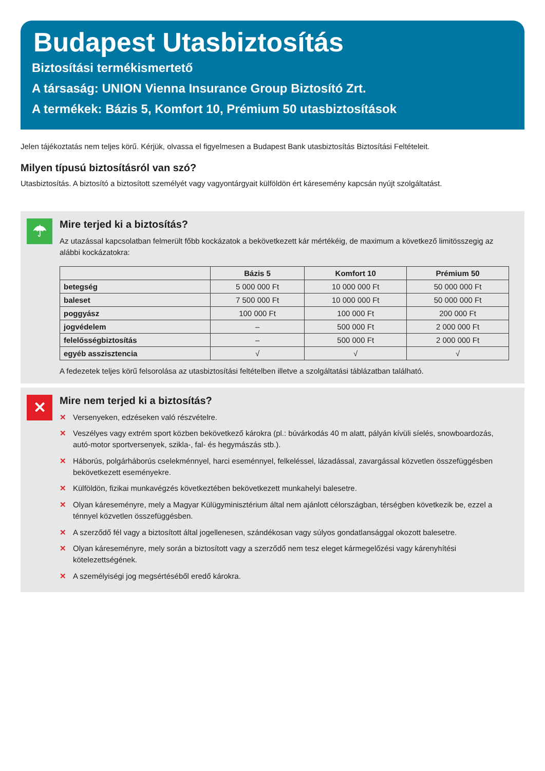Budapest Utasbiztosítás
Biztosítási termékismertető
A társaság: UNION Vienna Insurance Group Biztosító Zrt.
A termékek: Bázis 5, Komfort 10, Prémium 50 utasbiztosítások
Jelen tájékoztatás nem teljes körű. Kérjük, olvassa el figyelmesen a Budapest Bank utasbiztosítás Biztosítási Feltételeit.
Milyen típusú biztosításról van szó?
Utasbiztosítás. A biztosító a biztosított személyét vagy vagyontárgyait külföldön ért káresemény kapcsán nyújt szolgáltatást.
☂
Mire terjed ki a biztosítás?
Az utazással kapcsolatban felmerült főbb kockázatok a bekövetkezett kár mértékéig, de maximum a következő limitösszegig az alábbi kockázatokra:
| | Bázis 5 | Komfort 10 | Prémium 50 |
| --- | --- | --- | --- |
| betegség | 5 000 000 Ft | 10 000 000 Ft | 50 000 000 Ft |
| baleset | 7 500 000 Ft | 10 000 000 Ft | 50 000 000 Ft |
| poggyász | 100 000 Ft | 100 000 Ft | 200 000 Ft |
| jogvédelem | – | 500 000 Ft | 2 000 000 Ft |
| felelősségbiztosítás | – | 500 000 Ft | 2 000 000 Ft |
| egyéb asszisztencia | √ | √ | √ |
A fedezetek teljes körű felsorolása az utasbiztosítási feltételben illetve a szolgáltatási táblázatban található.
✕
Mire nem terjed ki a biztosítás?
✕ Versenyeken, edzéseken való részvételre.
✕ Veszélyes vagy extrém sport közben bekövetkező károkra (pl.: búvárkodás 40 m alatt, pályán kívüli síelés, snowboardozás, autó-motor sportversenyek, szikla-, fal- és hegymászás stb.).
✕ Háborús, polgárháborús cselekménnyel, harci eseménnyel, felkeléssel, lázadással, zavargással közvetlen összefüggésben bekövetkezett eseményekre.
✕ Külföldön, fizikai munkavégzés következtében bekövetkezett munkahelyi balesetre.
✕ Olyan káreseményre, mely a Magyar Külügyminisztérium által nem ajánlott célországban, térségben következik be, ezzel a ténnyel közvetlen összefüggésben.
✕ A szerződő fél vagy a biztosított által jogellenesen, szándékosan vagy súlyos gondatlansággal okozott balesetre.
✕ Olyan káreseményre, mely során a biztosított vagy a szerződő nem tesz eleget kármegelőzési vagy kárenyhítési kötelezettségének.
✕ A személyiségi jog megsértéséből eredő károkra.